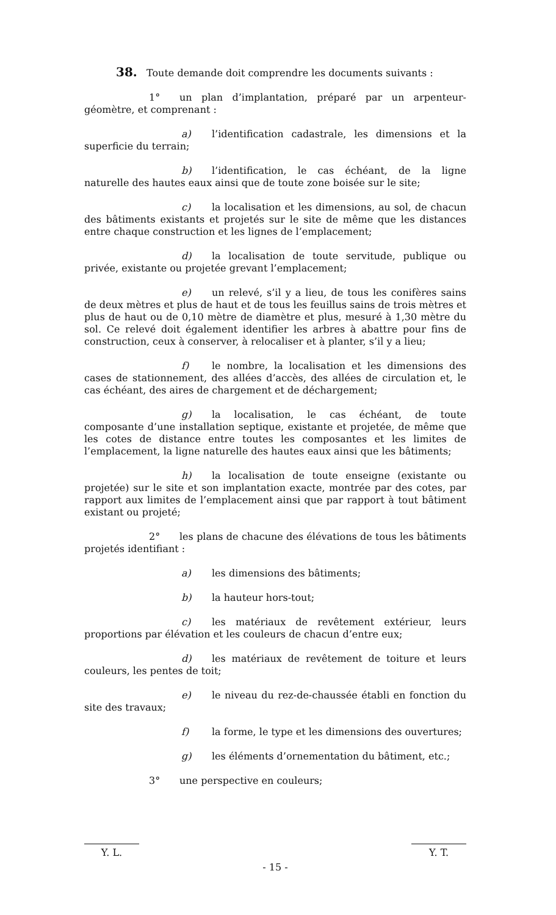38. Toute demande doit comprendre les documents suivants :
1° un plan d’implantation, préparé par un arpenteur-géomètre, et comprenant :
a) l’identification cadastrale, les dimensions et la superficie du terrain;
b) l’identification, le cas échéant, de la ligne naturelle des hautes eaux ainsi que de toute zone boisée sur le site;
c) la localisation et les dimensions, au sol, de chacun des bâtiments existants et projetés sur le site de même que les distances entre chaque construction et les lignes de l’emplacement;
d) la localisation de toute servitude, publique ou privée, existante ou projetée grevant l’emplacement;
e) un relevé, s’il y a lieu, de tous les conifères sains de deux mètres et plus de haut et de tous les feuillus sains de trois mètres et plus de haut ou de 0,10 mètre de diamètre et plus, mesuré à 1,30 mètre du sol. Ce relevé doit également identifier les arbres à abattre pour fins de construction, ceux à conserver, à relocaliser et à planter, s’il y a lieu;
f) le nombre, la localisation et les dimensions des cases de stationnement, des allées d’accès, des allées de circulation et, le cas échéant, des aires de chargement et de déchargement;
g) la localisation, le cas échéant, de toute composante d’une installation septique, existante et projetée, de même que les cotes de distance entre toutes les composantes et les limites de l’emplacement, la ligne naturelle des hautes eaux ainsi que les bâtiments;
h) la localisation de toute enseigne (existante ou projetée) sur le site et son implantation exacte, montrée par des cotes, par rapport aux limites de l’emplacement ainsi que par rapport à tout bâtiment existant ou projeté;
2° les plans de chacune des élévations de tous les bâtiments projetés identifiant :
a) les dimensions des bâtiments;
b) la hauteur hors-tout;
c) les matériaux de revêtement extérieur, leurs proportions par élévation et les couleurs de chacun d’entre eux;
d) les matériaux de revêtement de toiture et leurs couleurs, les pentes de toit;
e) le niveau du rez-de-chaussée établi en fonction du site des travaux;
f) la forme, le type et les dimensions des ouvertures;
g) les éléments d’ornementation du bâtiment, etc.;
3° une perspective en couleurs;
Y. L. Y. T.
- 15 -